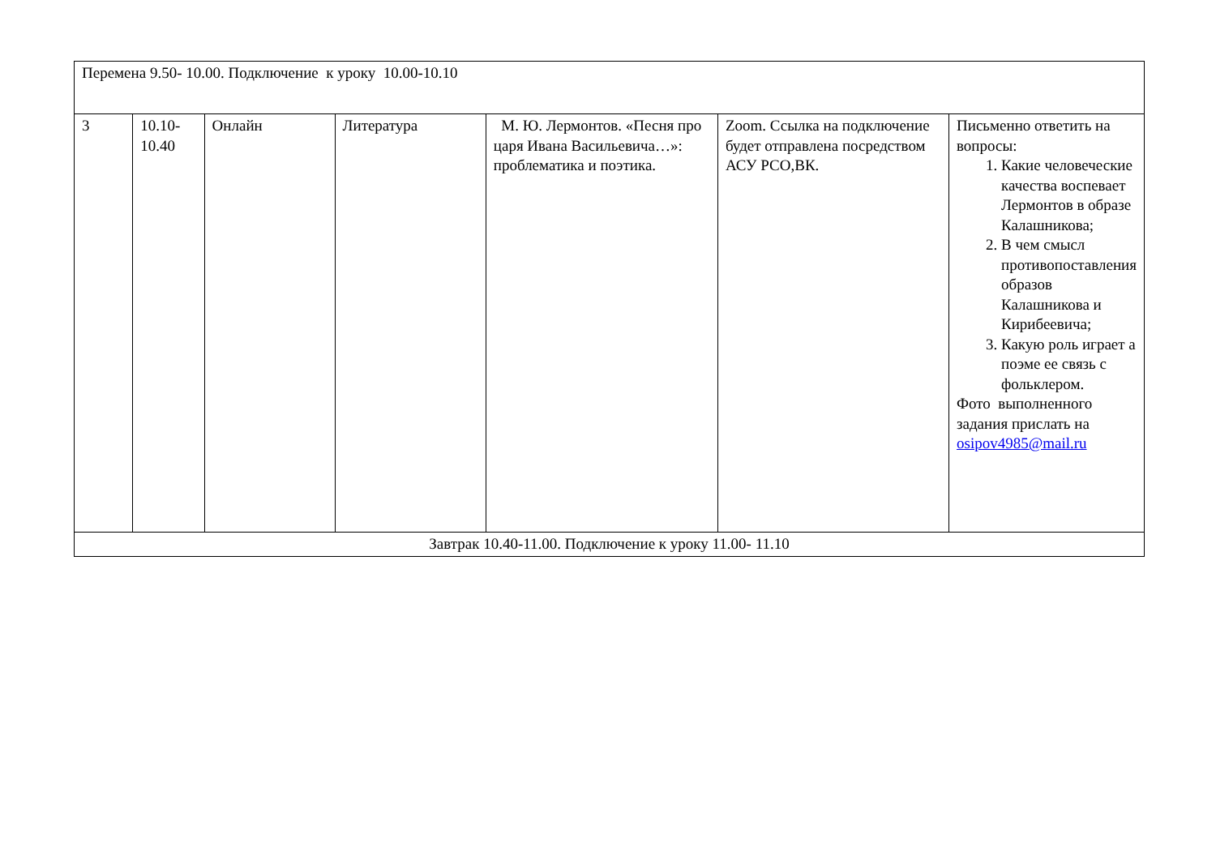| Перемена 9.50- 10.00. Подключение к уроку 10.00-10.10 | | | | | | |
| 3 | 10.10- 10.40 | Онлайн | Литература | М. Ю. Лермонтов. «Песня про царя Ивана Васильевича…»: проблематика и поэтика. | Zoom. Ссылка на подключение будет отправлена посредством АСУ РСО,ВК. | Письменно ответить на вопросы: 1. Какие человеческие качества воспевает Лермонтов в образе Калашникова; 2. В чем смысл противопоставления образов Калашникова и Кирибеевича; 3. Какую роль играет а поэме ее связь с фольклером. Фото выполненного задания прислать на osipov4985@mail.ru |
| Завтрак 10.40-11.00. Подключение к уроку 11.00- 11.10 | | | | | | |